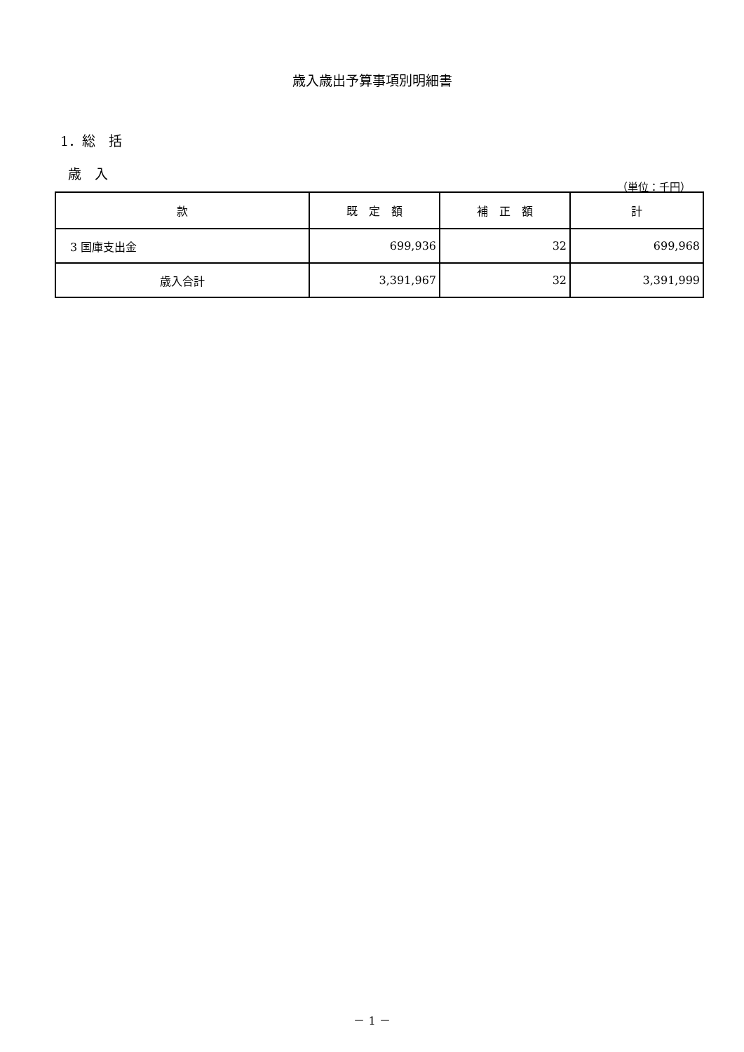歳入歳出予算事項別明細書
1．総　括
歳　入
（単位：千円）
| 款 | 既 定 額 | 補 正 額 | 計 |
| --- | --- | --- | --- |
| 3 国庫支出金 | 699,936 | 32 | 699,968 |
| 歳入合計 | 3,391,967 | 32 | 3,391,999 |
－ 1 －